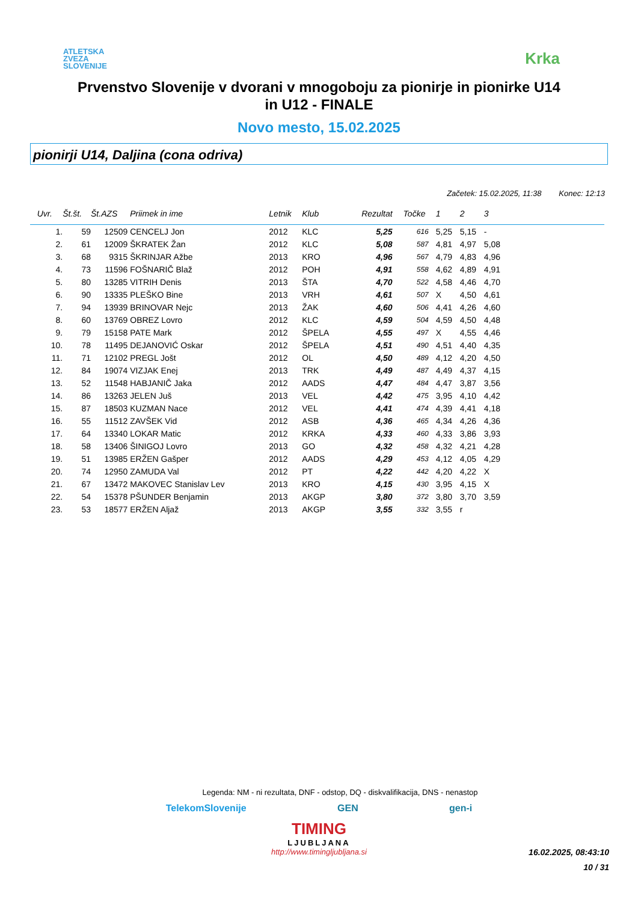ATLETSKA
ZVEZA
SLOVENIJE
Krka
Prvenstvo Slovenije v dvorani v mnogoboju za pionirje in pionirke U14
in U12 - FINALE
Novo mesto, 15.02.2025
pionirji U14, Daljina (cona odriva)
Začetek: 15.02.2025, 11:38 Konec: 12:13
| Uvr. | Št.št. | Št.AZS | Priimek in ime | Letnik | Klub | Rezultat | Točke | 1 | 2 | 3 | |
| --- | --- | --- | --- | --- | --- | --- | --- | --- | --- | --- | --- |
| 1. | 59 | 12509 | CENCELJ Jon | 2012 | KLC | 5,25 | 616 | 5,25 | 5,15 | - | |
| 2. | 61 | 12009 | ŠKRATEK Žan | 2012 | KLC | 5,08 | 587 | 4,81 | 4,97 | 5,08 | |
| 3. | 68 | 9315 | ŠKRINJAR Ažbe | 2013 | KRO | 4,96 | 567 | 4,79 | 4,83 | 4,96 | |
| 4. | 73 | 11596 | FOŠNARIČ Blaž | 2012 | POH | 4,91 | 558 | 4,62 | 4,89 | 4,91 | |
| 5. | 80 | 13285 | VITRIH Denis | 2013 | ŠTA | 4,70 | 522 | 4,58 | 4,46 | 4,70 | |
| 6. | 90 | 13335 | PLEŠKO Bine | 2013 | VRH | 4,61 | 507 | X | 4,50 | 4,61 | |
| 7. | 94 | 13939 | BRINOVAR Nejc | 2013 | ŽAK | 4,60 | 506 | 4,41 | 4,26 | 4,60 | |
| 8. | 60 | 13769 | OBREZ Lovro | 2012 | KLC | 4,59 | 504 | 4,59 | 4,50 | 4,48 | |
| 9. | 79 | 15158 | PATE Mark | 2012 | ŠPELA | 4,55 | 497 | X | 4,55 | 4,46 | |
| 10. | 78 | 11495 | DEJANOVIĆ Oskar | 2012 | ŠPELA | 4,51 | 490 | 4,51 | 4,40 | 4,35 | |
| 11. | 71 | 12102 | PREGL Jošt | 2012 | OL | 4,50 | 489 | 4,12 | 4,20 | 4,50 | |
| 12. | 84 | 19074 | VIZJAK Enej | 2013 | TRK | 4,49 | 487 | 4,49 | 4,37 | 4,15 | |
| 13. | 52 | 11548 | HABJANIČ Jaka | 2012 | AADS | 4,47 | 484 | 4,47 | 3,87 | 3,56 | |
| 14. | 86 | 13263 | JELEN Juš | 2013 | VEL | 4,42 | 475 | 3,95 | 4,10 | 4,42 | |
| 15. | 87 | 18503 | KUZMAN Nace | 2012 | VEL | 4,41 | 474 | 4,39 | 4,41 | 4,18 | |
| 16. | 55 | 11512 | ZAVŠEK Vid | 2012 | ASB | 4,36 | 465 | 4,34 | 4,26 | 4,36 | |
| 17. | 64 | 13340 | LOKAR Matic | 2012 | KRKA | 4,33 | 460 | 4,33 | 3,86 | 3,93 | |
| 18. | 58 | 13406 | ŠINIGOJ Lovro | 2013 | GO | 4,32 | 458 | 4,32 | 4,21 | 4,28 | |
| 19. | 51 | 13985 | ERŽEN Gašper | 2012 | AADS | 4,29 | 453 | 4,12 | 4,05 | 4,29 | |
| 20. | 74 | 12950 | ZAMUDA Val | 2012 | PT | 4,22 | 442 | 4,20 | 4,22 | X | |
| 21. | 67 | 13472 | MAKOVEC Stanislav Lev | 2013 | KRO | 4,15 | 430 | 3,95 | 4,15 | X | |
| 22. | 54 | 15378 | PŠUNDER Benjamin | 2013 | AKGP | 3,80 | 372 | 3,80 | 3,70 | 3,59 | |
| 23. | 53 | 18577 | ERŽEN Aljaž | 2013 | AKGP | 3,55 | 332 | 3,55 | r | | |
Legenda: NM - ni rezultata, DNF - odstop, DQ - diskvalifikacija, DNS - nenastop
TelekomSlovenije GEN gen-i
TIMING
LJUBLJANA
http://www.timingljubljana.si
16.02.2025, 08:43:10
10 / 31